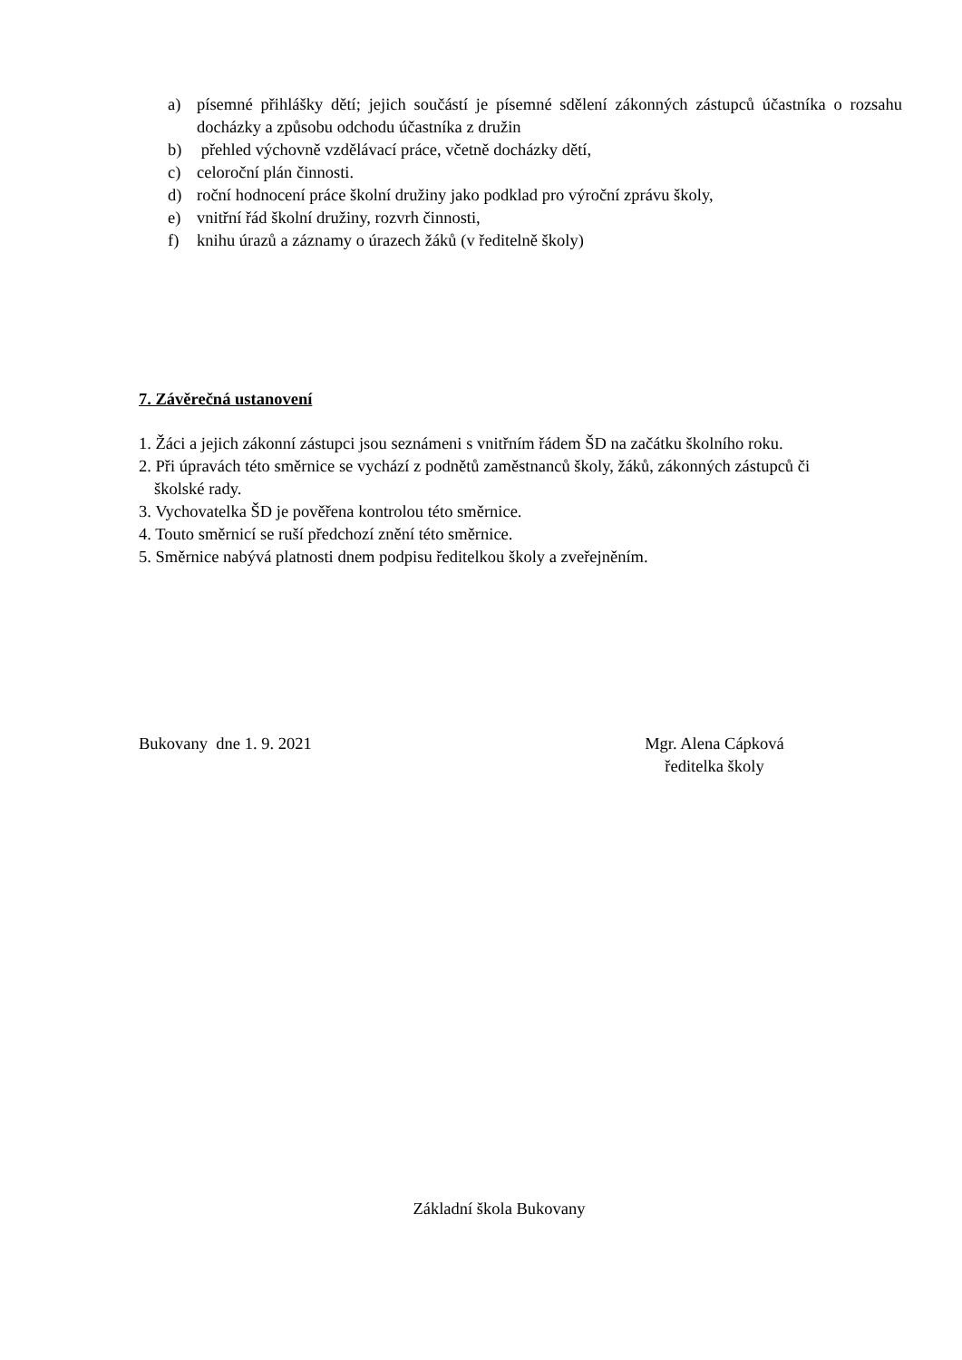a) písemné přihlášky dětí; jejich součástí je písemné sdělení zákonných zástupců účastníka o rozsahu docházky a způsobu odchodu účastníka z družin
b) přehled výchovně vzdělávací práce, včetně docházky dětí,
c) celoroční plán činnosti.
d) roční hodnocení práce školní družiny jako podklad pro výroční zprávu školy,
e) vnitřní řád školní družiny, rozvrh činnosti,
f) knihu úrazů a záznamy o úrazech žáků (v ředitelně školy)
7. Závěrečná ustanovení
1. Žáci a jejich zákonní zástupci jsou seznámeni s vnitřním řádem ŠD na začátku školního roku.
2. Při úpravách této směrnice se vychází z podnětů zaměstnanců školy, žáků, zákonných zástupců či
školské rady.
3. Vychovatelka ŠD je pověřena kontrolou této směrnice.
4. Touto směrnicí se ruší předchozí znění této směrnice.
5. Směrnice nabývá platnosti dnem podpisu ředitelkou školy a zveřejněním.
Bukovany dne 1. 9. 2021 Mgr. Alena Cápková
ředitelka školy
Základní škola Bukovany